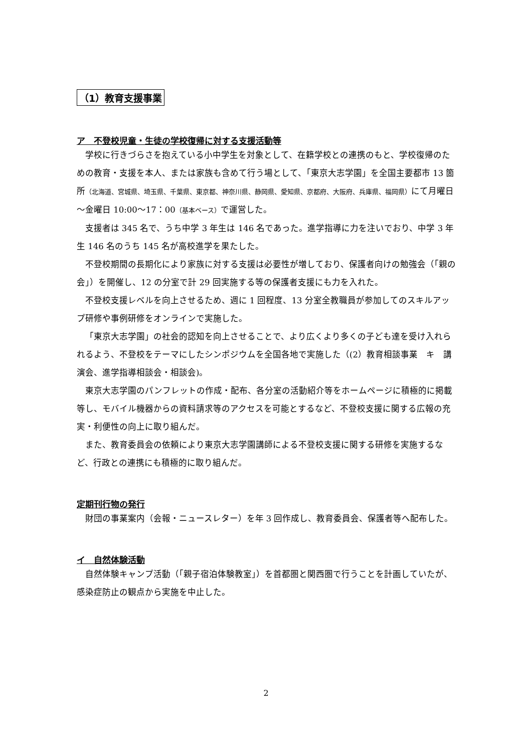（1）教育支援事業
ア　不登校児童・生徒の学校復帰に対する支援活動等
学校に行きづらさを抱えている小中学生を対象として、在籍学校との連携のもと、学校復帰のための教育・支援を本人、または家族も含めて行う場として、「東京大志学園」を全国主要都市 13 箇所（北海道、宮城県、埼玉県、千葉県、東京都、神奈川県、静岡県、愛知県、京都府、大阪府、兵庫県、福岡県）にて月曜日～金曜日 10:00～17：00（基本ベース）で運営した。
支援者は 345 名で、うち中学 3 年生は 146 名であった。進学指導に力を注いでおり、中学 3 年生 146 名のうち 145 名が高校進学を果たした。
不登校期間の長期化により家族に対する支援は必要性が増しており、保護者向けの勉強会（「親の会」）を開催し、12 の分室で計 29 回実施する等の保護者支援にも力を入れた。
不登校支援レベルを向上させるため、週に 1 回程度、13 分室全教職員が参加してのスキルアップ研修や事例研修をオンラインで実施した。
「東京大志学園」の社会的認知を向上させることで、より広くより多くの子ども達を受け入れられるよう、不登校をテーマにしたシンポジウムを全国各地で実施した（(2）教育相談事業　キ　講演会、進学指導相談会・相談会)。
東京大志学園のパンフレットの作成・配布、各分室の活動紹介等をホームページに積極的に掲載等し、モバイル機器からの資料請求等のアクセスを可能とするなど、不登校支援に関する広報の充実・利便性の向上に取り組んだ。
また、教育委員会の依頼により東京大志学園講師による不登校支援に関する研修を実施するなど、行政との連携にも積極的に取り組んだ。
定期刊行物の発行
財団の事業案内（会報・ニュースレター）を年 3 回作成し、教育委員会、保護者等へ配布した。
イ　自然体験活動
自然体験キャンプ活動（「親子宿泊体験教室」）を首都圏と関西圏で行うことを計画していたが、感染症防止の観点から実施を中止した。
2